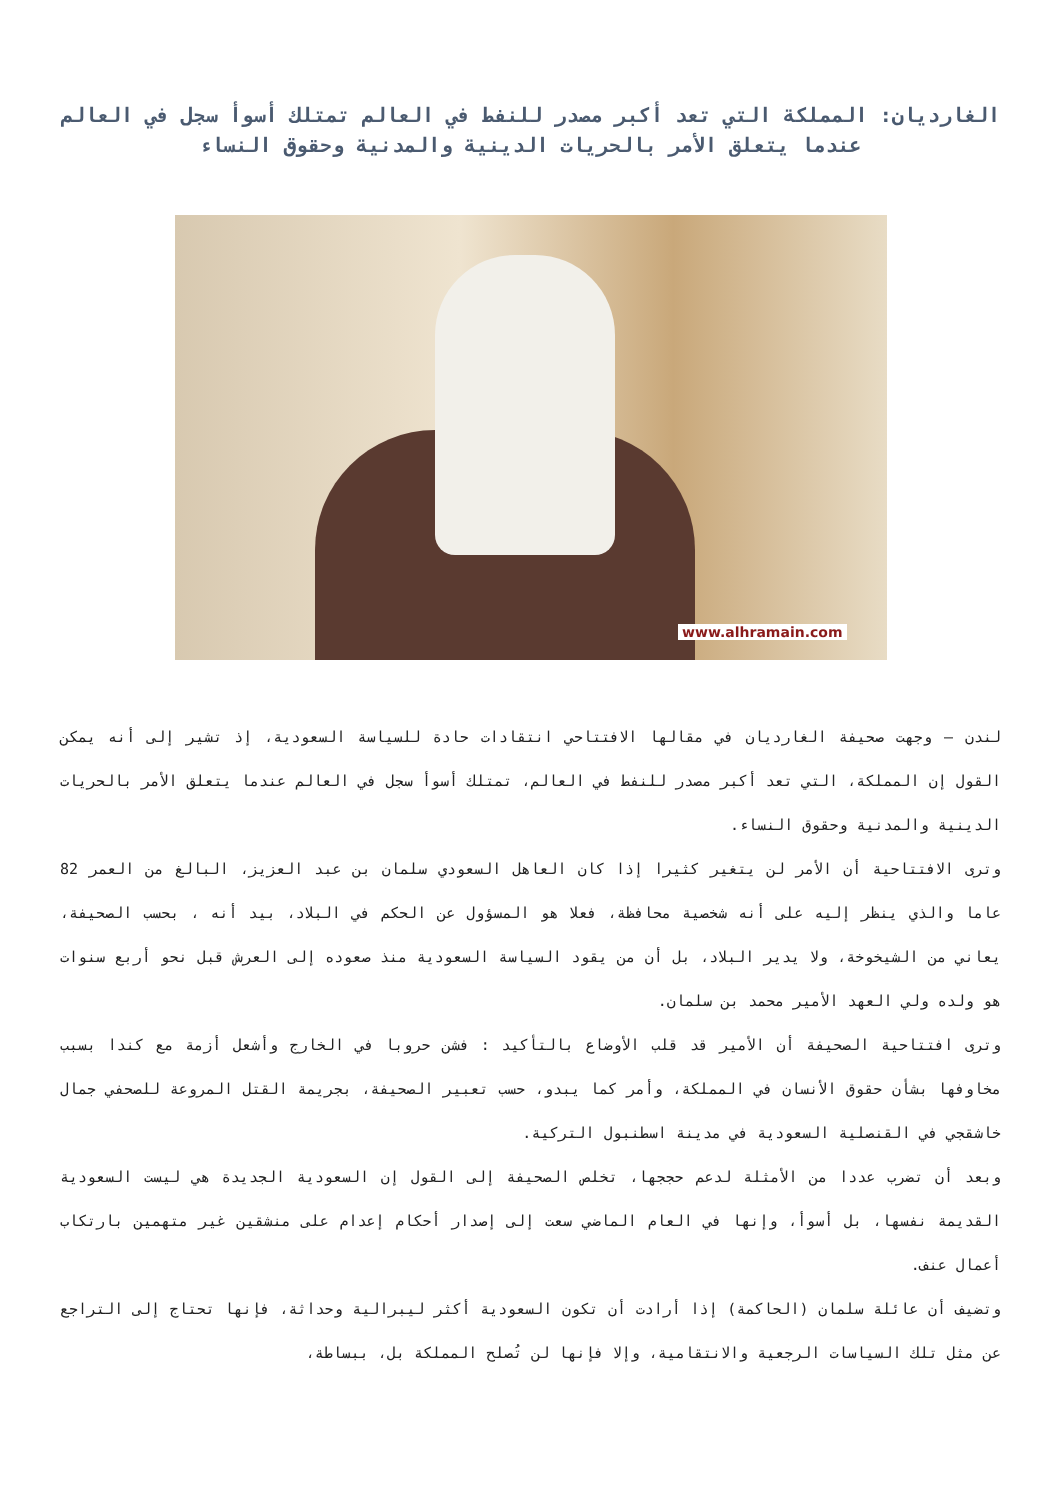الغارديان: المملكة التي تعد أكبر مصدر للنفط في العالم تمتلك أسوأ سجل في العالم عندما يتعلق الأمر بالحريات الدينية والمدنية وحقوق النساء
www.alhramain.com
لندن – وجهت صحيفة الغارديان في مقالها الافتتاحي انتقادات حادة للسياسة السعودية، إذ تشير إلى أنه يمكن القول إن المملكة، التي تعد أكبر مصدر للنفط في العالم، تمتلك أسوأ سجل في العالم عندما يتعلق الأمر بالحريات الدينية والمدنية وحقوق النساء.
وترى الافتتاحية أن الأمر لن يتغير كثيرا إذا كان العاهل السعودي سلمان بن عبد العزيز، البالغ من العمر 82 عاما والذي ينظر إليه على أنه شخصية محافظة، فعلا هو المسؤول عن الحكم في البلاد، بيد أنه ، بحسب الصحيفة، يعاني من الشيخوخة، ولا يدير البلاد، بل أن من يقود السياسة السعودية منذ صعوده إلى العرش قبل نحو أربع سنوات هو ولده ولي العهد الأمير محمد بن سلمان.
وترى افتتاحية الصحيفة أن الأمير قد قلب الأوضاع بالتأكيد : فشن حروبا في الخارج وأشعل أزمة مع كندا بسبب مخاوفها بشأن حقوق الأنسان في المملكة، وأمر كما يبدو، حسب تعبير الصحيفة، بجريمة القتل المروعة للصحفي جمال خاشقجي في القنصلية السعودية في مدينة اسطنبول التركية.
وبعد أن تضرب عددا من الأمثلة لدعم حججها، تخلص الصحيفة إلى القول إن السعودية الجديدة هي ليست السعودية القديمة نفسها، بل أسوأ، وإنها في العام الماضي سعت إلى إصدار أحكام إعدام على منشقين غير متهمين بارتكاب أعمال عنف.
وتضيف أن عائلة سلمان (الحاكمة) إذا أرادت أن تكون السعودية أكثر ليبرالية وحداثة، فإنها تحتاج إلى التراجع عن مثل تلك السياسات الرجعية والانتقامية، وإلا فإنها لن تُصلح المملكة بل، ببساطة،